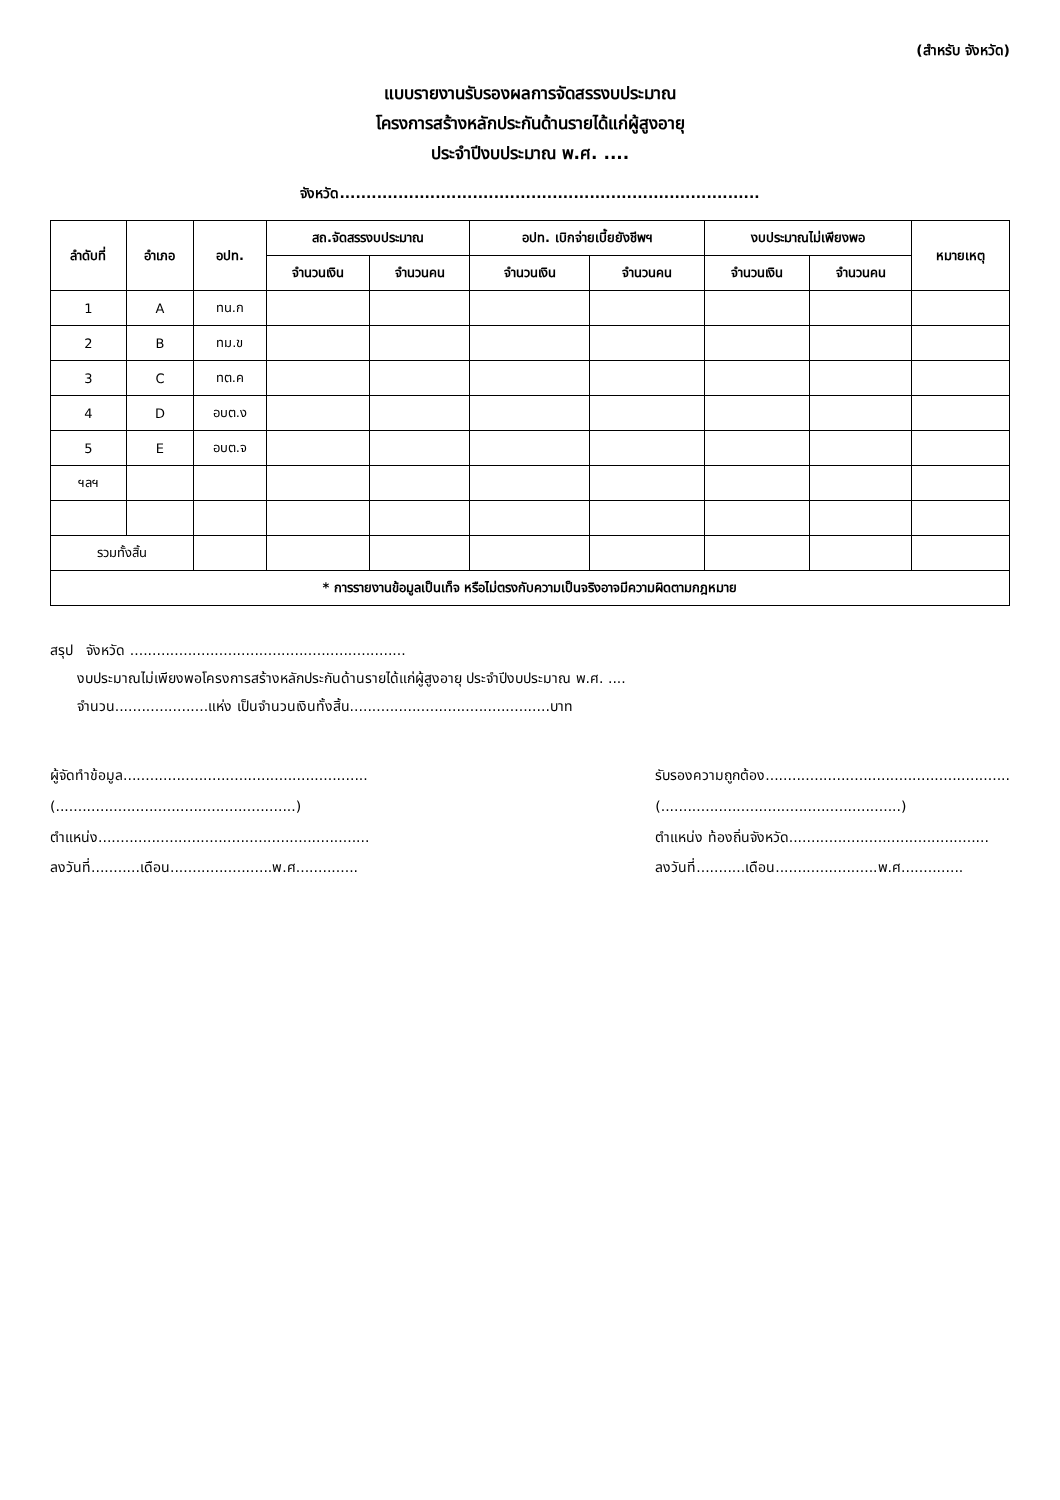(สำหรับ จังหวัด)
แบบรายงานรับรองผลการจัดสรรงบประมาณ
โครงการสร้างหลักประกันด้านรายได้แก่ผู้สูงอายุ
ประจำปีงบประมาณ พ.ศ. ....
จังหวัด...............................................................................
| ลำดับที่ | อำเภอ | อปท. | สถ.จัดสรรงบประมาณ | | อปท. เบิกจ่ายเบี้ยยังชีพฯ | | งบประมาณไม่เพียงพอ | | หมายเหตุ |
| --- | --- | --- | --- | --- | --- | --- | --- | --- | --- |
| | | | จำนวนเงิน | จำนวนคน | จำนวนเงิน | จำนวนคน | จำนวนเงิน | จำนวนคน | |
| 1 | A | ทน.ก | | | | | | | |
| 2 | B | ทม.ข | | | | | | | |
| 3 | C | ทต.ค | | | | | | | |
| 4 | D | อบต.ง | | | | | | | |
| 5 | E | อบต.จ | | | | | | | |
| ฯลฯ | | | | | | | | | |
| รวมทั้งสิ้น | | | | | | | | | |
| * การรายงานข้อมูลเป็นเท็จ หรือไม่ตรงกับความเป็นจริงอาจมีความผิดตามกฎหมาย | | | | | | | | | |
สรุป จังหวัด ..............................................................
งบประมาณไม่เพียงพอโครงการสร้างหลักประกันด้านรายได้แก่ผู้สูงอายุ ประจำปีงบประมาณ พ.ศ. ....
จำนวน.....................แห่ง เป็นจำนวนเงินทั้งสิ้น.............................................บาท
ผู้จัดทำข้อมูล.......................................................
(......................................................)
ตำแหน่ง.............................................................
ลงวันที่...........เดือน.......................พ.ศ..............
รับรองความถูกต้อง.......................................................
(......................................................)
ตำแหน่ง ท้องถิ่นจังหวัด.............................................
ลงวันที่...........เดือน.......................พ.ศ..............